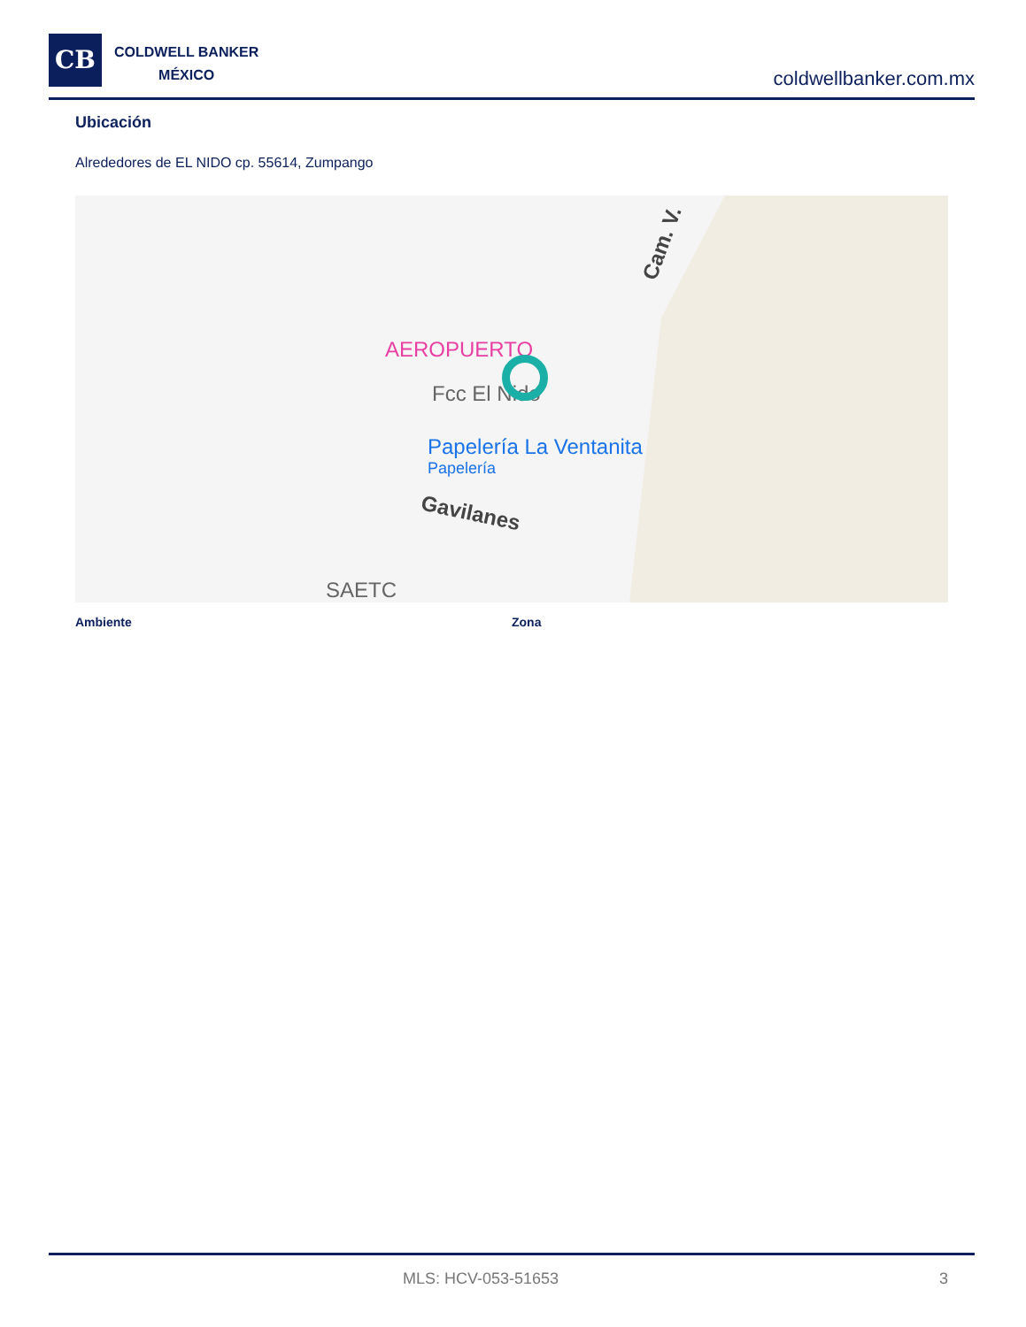CB
COLDWELL BANKER
MÉXICO
coldwellbanker.com.mx
Ubicación
Alrededores de EL NIDO cp. 55614, Zumpango
AEROPUERTO
Fcc El Nido
Papelería La Ventanita
Papelería
Gavilanes
SAETC
Cam. V.
Ambiente Zona
MLS: HCV-053-51653 3